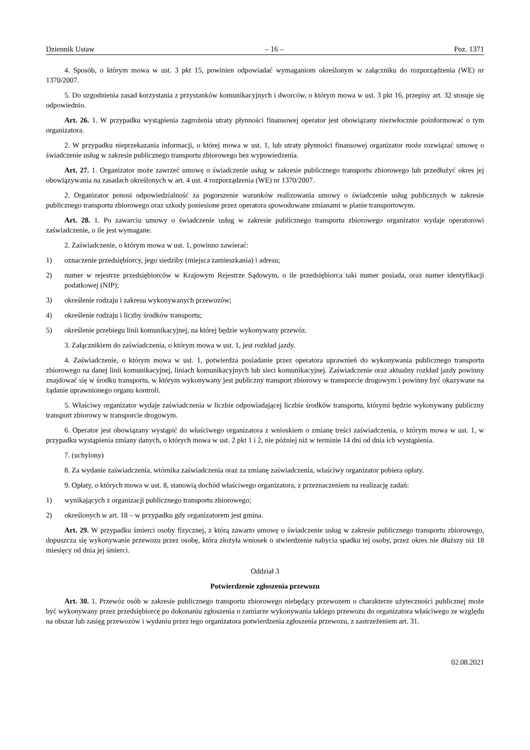Dziennik Ustaw – 16 – Poz. 1371
4. Sposób, o którym mowa w ust. 3 pkt 15, powinien odpowiadać wymaganiom określonym w załączniku do rozporządzenia (WE) nr 1370/2007.
5. Do uzgodnienia zasad korzystania z przystanków komunikacyjnych i dworców, o którym mowa w ust. 3 pkt 16, przepisy art. 32 stosuje się odpowiednio.
Art. 26. 1. W przypadku wystąpienia zagrożenia utraty płynności finansowej operator jest obowiązany niezwłocznie poinformować o tym organizatora.
2. W przypadku nieprzekazania informacji, o której mowa w ust. 1, lub utraty płynności finansowej organizator może rozwiązać umowę o świadczenie usług w zakresie publicznego transportu zbiorowego bez wypowiedzenia.
Art. 27. 1. Organizator może zawrzeć umowę o świadczenie usług w zakresie publicznego transportu zbiorowego lub przedłużyć okres jej obowiązywania na zasadach określonych w art. 4 ust. 4 rozporządzenia (WE) nr 1370/2007.
2. Organizator ponosi odpowiedzialność za pogorszenie warunków realizowania umowy o świadczenie usług publicznych w zakresie publicznego transportu zbiorowego oraz szkody poniesione przez operatora spowodowane zmianami w planie transportowym.
Art. 28. 1. Po zawarciu umowy o świadczenie usług w zakresie publicznego transportu zbiorowego organizator wydaje operatorowi zaświadczenie, o ile jest wymagane.
2. Zaświadczenie, o którym mowa w ust. 1, powinno zawierać:
1) oznaczenie przedsiębiorcy, jego siedziby (miejsca zamieszkania) i adresu;
2) numer w rejestrze przedsiębiorców w Krajowym Rejestrze Sądowym, o ile przedsiębiorca taki numer posiada, oraz numer identyfikacji podatkowej (NIP);
3) określenie rodzaju i zakresu wykonywanych przewozów;
4) określenie rodzaju i liczby środków transportu;
5) określenie przebiegu linii komunikacyjnej, na której będzie wykonywany przewóz.
3. Załącznikiem do zaświadczenia, o którym mowa w ust. 1, jest rozkład jazdy.
4. Zaświadczenie, o którym mowa w ust. 1, potwierdza posiadanie przez operatora uprawnień do wykonywania publicznego transportu zbiorowego na danej linii komunikacyjnej, liniach komunikacyjnych lub sieci komunikacyjnej. Zaświadczenie oraz aktualny rozkład jazdy powinny znajdować się w środku transportu, w którym wykonywany jest publiczny transport zbiorowy w transporcie drogowym i powinny być okazywane na żądanie uprawnionego organu kontroli.
5. Właściwy organizator wydaje zaświadczenia w liczbie odpowiadającej liczbie środków transportu, którymi będzie wykonywany publiczny transport zbiorowy w transporcie drogowym.
6. Operator jest obowiązany wystąpić do właściwego organizatora z wnioskiem o zmianę treści zaświadczenia, o którym mowa w ust. 1, w przypadku wystąpienia zmiany danych, o których mowa w ust. 2 pkt 1 i 2, nie później niż w terminie 14 dni od dnia ich wystąpienia.
7. (uchylony)
8. Za wydanie zaświadczenia, wtórnika zaświadczenia oraz za zmianę zaświadczenia, właściwy organizator pobiera opłaty.
9. Opłaty, o których mowa w ust. 8, stanowią dochód właściwego organizatora, z przeznaczeniem na realizację zadań:
1) wynikających z organizacji publicznego transportu zbiorowego;
2) określonych w art. 18 – w przypadku gdy organizatorem jest gmina.
Art. 29. W przypadku śmierci osoby fizycznej, z którą zawarto umowę o świadczenie usług w zakresie publicznego transportu zbiorowego, dopuszcza się wykonywanie przewozu przez osobę, która złożyła wniosek o stwierdzenie nabycia spadku tej osoby, przez okres nie dłuższy niż 18 miesięcy od dnia jej śmierci.
Oddział 3
Potwierdzenie zgłoszenia przewozu
Art. 30. 1. Przewóz osób w zakresie publicznego transportu zbiorowego niebędący przewozem o charakterze użyteczności publicznej może być wykonywany przez przedsiębiorcę po dokonaniu zgłoszenia o zamiarze wykonywania takiego przewozu do organizatora właściwego ze względu na obszar lub zasięg przewozów i wydaniu przez tego organizatora potwierdzenia zgłoszenia przewozu, z zastrzeżeniem art. 31.
02.08.2021